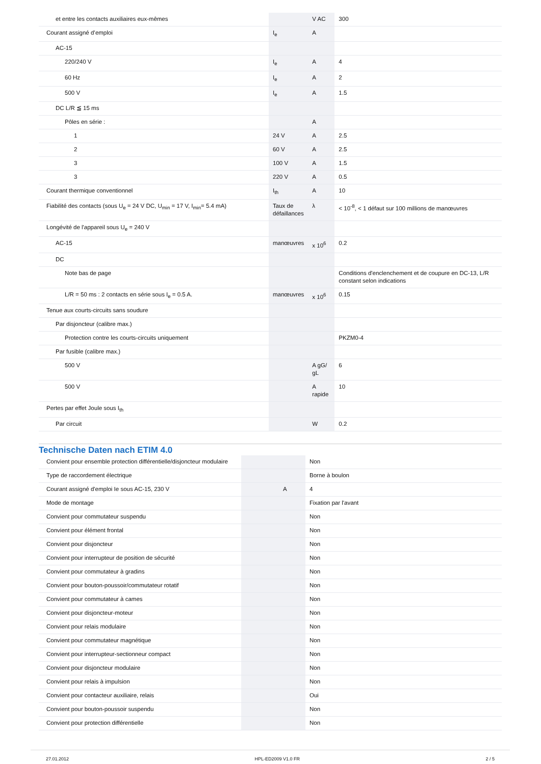| et entre les contacts auxiliaires eux-mêmes | | V AC | 300 |
| Courant assigné d’emploi | I<sub>e</sub> | A | |
| AC-15 | | | |
| 220/240 V | I<sub>e</sub> | A | 4 |
| 60 Hz | I<sub>e</sub> | A | 2 |
| 500 V | I<sub>e</sub> | A | 1.5 |
| DC L/R ≦ 15 ms | | | |
| Pôles en série : | | A | |
| 1 | 24 V | A | 2.5 |
| 2 | 60 V | A | 2.5 |
| 3 | 100 V | A | 1.5 |
| 3 | 220 V | A | 0.5 |
| Courant thermique conventionnel | I<sub>th</sub> | A | 10 |
| Fiabilité des contacts (sous U<sub>e</sub> = 24 V DC, U<sub>min</sub> = 17 V, I<sub>min</sub>= 5.4 mA) | Taux de défaillances | λ | < 10<sup>-8</sup>, < 1 défaut sur 100 millions de manœuvres |
| Longévité de l'appareil sous U<sub>e</sub> = 240 V | | | |
| AC-15 | manœuvres | x 10<sup>6</sup> | 0.2 |
| DC | | | |
| Note bas de page | | | Conditions d'enclenchement et de coupure en DC-13, L/R constant selon indications |
| L/R = 50 ms : 2 contacts en série sous I<sub>e</sub> = 0.5 A. | manœuvres | x 10<sup>6</sup> | 0.15 |
| Tenue aux courts-circuits sans soudure | | | |
| Par disjoncteur (calibre max.) | | | |
| Protection contre les courts-circuits uniquement | | | PKZM0-4 |
| Par fusible (calibre max.) | | | |
| 500 V | | A gG/ gL | 6 |
| 500 V | | A rapide | 10 |
| Pertes par effet Joule sous I<sub>th</sub> | | | |
| Par circuit | | W | 0.2 |
Technische Daten nach ETIM 4.0
| Convient pour ensemble protection différentielle/disjoncteur modulaire | | | Non |
| Type de raccordement électrique | | | Borne à boulon |
| Courant assigné d'emploi Ie sous AC-15, 230 V | | A | 4 |
| Mode de montage | | | Fixation par l'avant |
| Convient pour commutateur suspendu | | | Non |
| Convient pour élément frontal | | | Non |
| Convient pour disjoncteur | | | Non |
| Convient pour interrupteur de position de sécurité | | | Non |
| Convient pour commutateur à gradins | | | Non |
| Convient pour bouton-poussoir/commutateur rotatif | | | Non |
| Convient pour commutateur à cames | | | Non |
| Convient pour disjoncteur-moteur | | | Non |
| Convient pour relais modulaire | | | Non |
| Convient pour commutateur magnétique | | | Non |
| Convient pour interrupteur-sectionneur compact | | | Non |
| Convient pour disjoncteur modulaire | | | Non |
| Convient pour relais à impulsion | | | Non |
| Convient pour contacteur auxiliaire, relais | | | Oui |
| Convient pour bouton-poussoir suspendu | | | Non |
| Convient pour protection différentielle | | | Non |
27.01.2012 HPL-ED2009 V1.0 FR 2 / 5